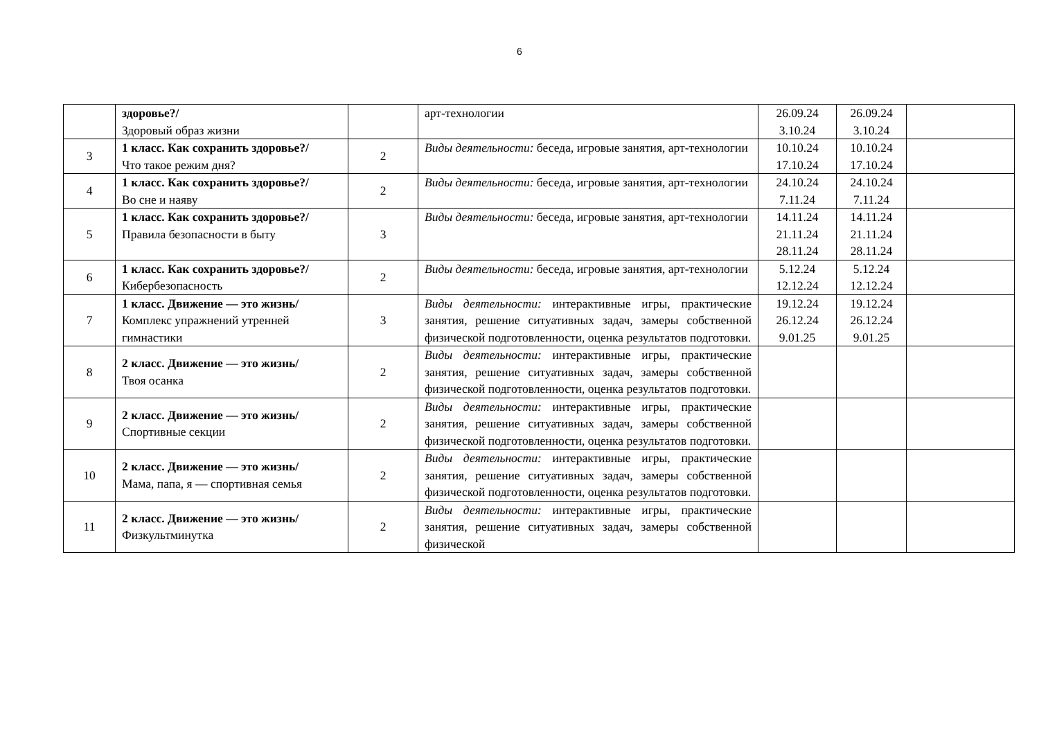6
| | здоровье?/ Здоровый образ жизни | | арт-технологии | 26.09.24 3.10.24 | 26.09.24 3.10.24 | |
| 3 | 1 класс. Как сохранить здоровье?/ Что такое режим дня? | 2 | Виды деятельности: беседа, игровые занятия, арт-технологии | 10.10.24 17.10.24 | 10.10.24 17.10.24 | |
| 4 | 1 класс. Как сохранить здоровье?/ Во сне и наяву | 2 | Виды деятельности: беседа, игровые занятия, арт-технологии | 24.10.24 7.11.24 | 24.10.24 7.11.24 | |
| 5 | 1 класс. Как сохранить здоровье?/ Правила безопасности в быту | 3 | Виды деятельности: беседа, игровые занятия, арт-технологии | 14.11.24 21.11.24 28.11.24 | 14.11.24 21.11.24 28.11.24 | |
| 6 | 1 класс. Как сохранить здоровье?/ Кибербезопасность | 2 | Виды деятельности: беседа, игровые занятия, арт-технологии | 5.12.24 12.12.24 | 5.12.24 12.12.24 | |
| 7 | 1 класс. Движение — это жизнь/ Комплекс упражнений утренней гимнастики | 3 | Виды деятельности: интерактивные игры, практические занятия, решение ситуативных задач, замеры собственной физической подготовленности, оценка результатов подготовки. | 19.12.24 26.12.24 9.01.25 | 19.12.24 26.12.24 9.01.25 | |
| 8 | 2 класс. Движение — это жизнь/ Твоя осанка | 2 | Виды деятельности: интерактивные игры, практические занятия, решение ситуативных задач, замеры собственной физической подготовленности, оценка результатов подготовки. | | | |
| 9 | 2 класс. Движение — это жизнь/ Спортивные секции | 2 | Виды деятельности: интерактивные игры, практические занятия, решение ситуативных задач, замеры собственной физической подготовленности, оценка результатов подготовки. | | | |
| 10 | 2 класс. Движение — это жизнь/ Мама, папа, я — спортивная семья | 2 | Виды деятельности: интерактивные игры, практические занятия, решение ситуативных задач, замеры собственной физической подготовленности, оценка результатов подготовки. | | | |
| 11 | 2 класс. Движение — это жизнь/ Физкультминутка | 2 | Виды деятельности: интерактивные игры, практические занятия, решение ситуативных задач, замеры собственной физической | | | |